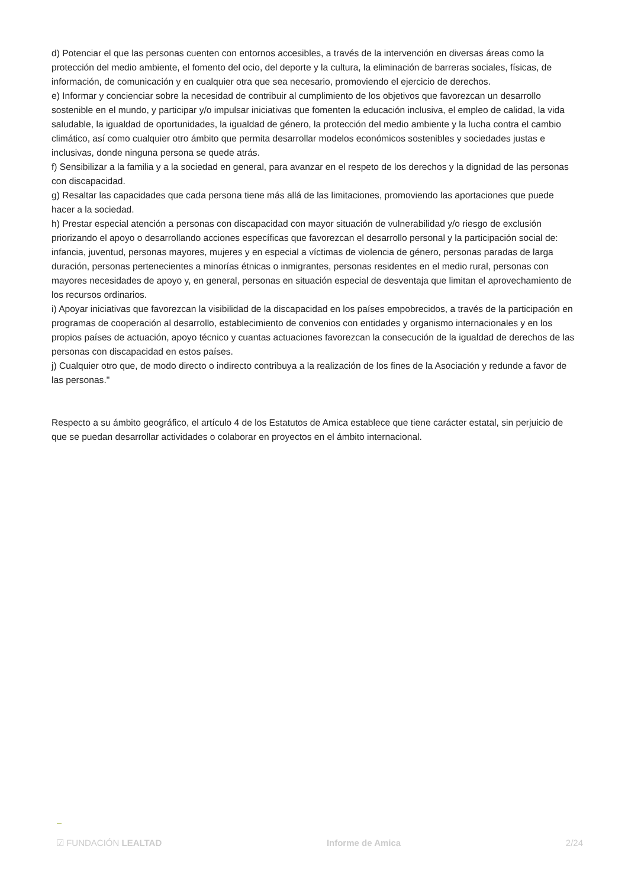d) Potenciar el que las personas cuenten con entornos accesibles, a través de la intervención en diversas áreas como la protección del medio ambiente, el fomento del ocio, del deporte y la cultura, la eliminación de barreras sociales, físicas, de información, de comunicación y en cualquier otra que sea necesario, promoviendo el ejercicio de derechos.
e) Informar y concienciar sobre la necesidad de contribuir al cumplimiento de los objetivos que favorezcan un desarrollo sostenible en el mundo, y participar y/o impulsar iniciativas que fomenten la educación inclusiva, el empleo de calidad, la vida saludable, la igualdad de oportunidades, la igualdad de género, la protección del medio ambiente y la lucha contra el cambio climático, así como cualquier otro ámbito que permita desarrollar modelos económicos sostenibles y sociedades justas e inclusivas, donde ninguna persona se quede atrás.
f) Sensibilizar a la familia y a la sociedad en general, para avanzar en el respeto de los derechos y la dignidad de las personas con discapacidad.
g) Resaltar las capacidades que cada persona tiene más allá de las limitaciones, promoviendo las aportaciones que puede hacer a la sociedad.
h) Prestar especial atención a personas con discapacidad con mayor situación de vulnerabilidad y/o riesgo de exclusión priorizando el apoyo o desarrollando acciones específicas que favorezcan el desarrollo personal y la participación social de: infancia, juventud, personas mayores, mujeres y en especial a víctimas de violencia de género, personas paradas de larga duración, personas pertenecientes a minorías étnicas o inmigrantes, personas residentes en el medio rural, personas con mayores necesidades de apoyo y, en general, personas en situación especial de desventaja que limitan el aprovechamiento de los recursos ordinarios.
i) Apoyar iniciativas que favorezcan la visibilidad de la discapacidad en los países empobrecidos, a través de la participación en programas de cooperación al desarrollo, establecimiento de convenios con entidades y organismo internacionales y en los propios países de actuación, apoyo técnico y cuantas actuaciones favorezcan la consecución de la igualdad de derechos de las personas con discapacidad en estos países.
j) Cualquier otro que, de modo directo o indirecto contribuya a la realización de los fines de la Asociación y redunde a favor de las personas."
Respecto a su ámbito geográfico, el artículo 4 de los Estatutos de Amica establece que tiene carácter estatal, sin perjuicio de que se puedan desarrollar actividades o colaborar en proyectos en el ámbito internacional.
☑ FUNDACIÓN LEALTAD Informe de Amica 2/24